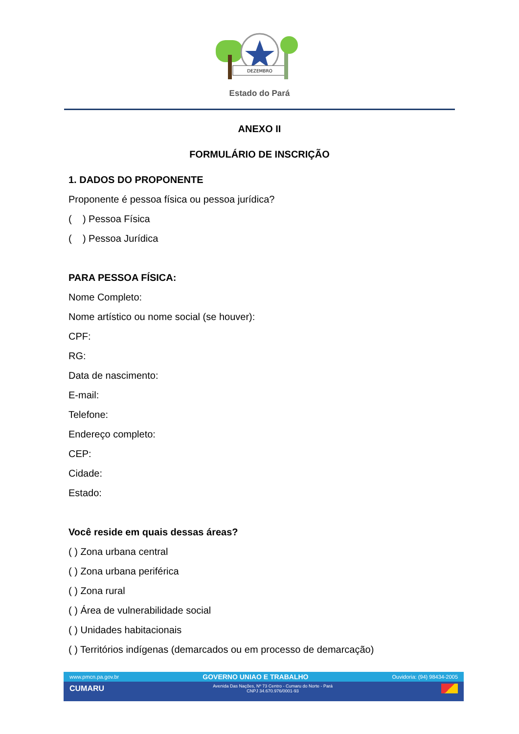DEZEMBRO
Estado do Pará
ANEXO II
FORMULÁRIO DE INSCRIÇÃO
1. DADOS DO PROPONENTE
Proponente é pessoa física ou pessoa jurídica?
( ) Pessoa Física
( ) Pessoa Jurídica
PARA PESSOA FÍSICA:
Nome Completo:
Nome artístico ou nome social (se houver):
CPF:
RG:
Data de nascimento:
E-mail:
Telefone:
Endereço completo:
CEP:
Cidade:
Estado:
Você reside em quais dessas áreas?
( ) Zona urbana central
( ) Zona urbana periférica
( ) Zona rural
( ) Área de vulnerabilidade social
( ) Unidades habitacionais
( ) Territórios indígenas (demarcados ou em processo de demarcação)
www.pmcn.pa.gov.br GOVERNO UNIAO E TRABALHO Ouvidoria: (94) 98434-2005
CUMARU Avenida Das Nações, Nº 73 Centro - Cumaru do Norte - Pará
CNPJ 34.670.976/0001-93